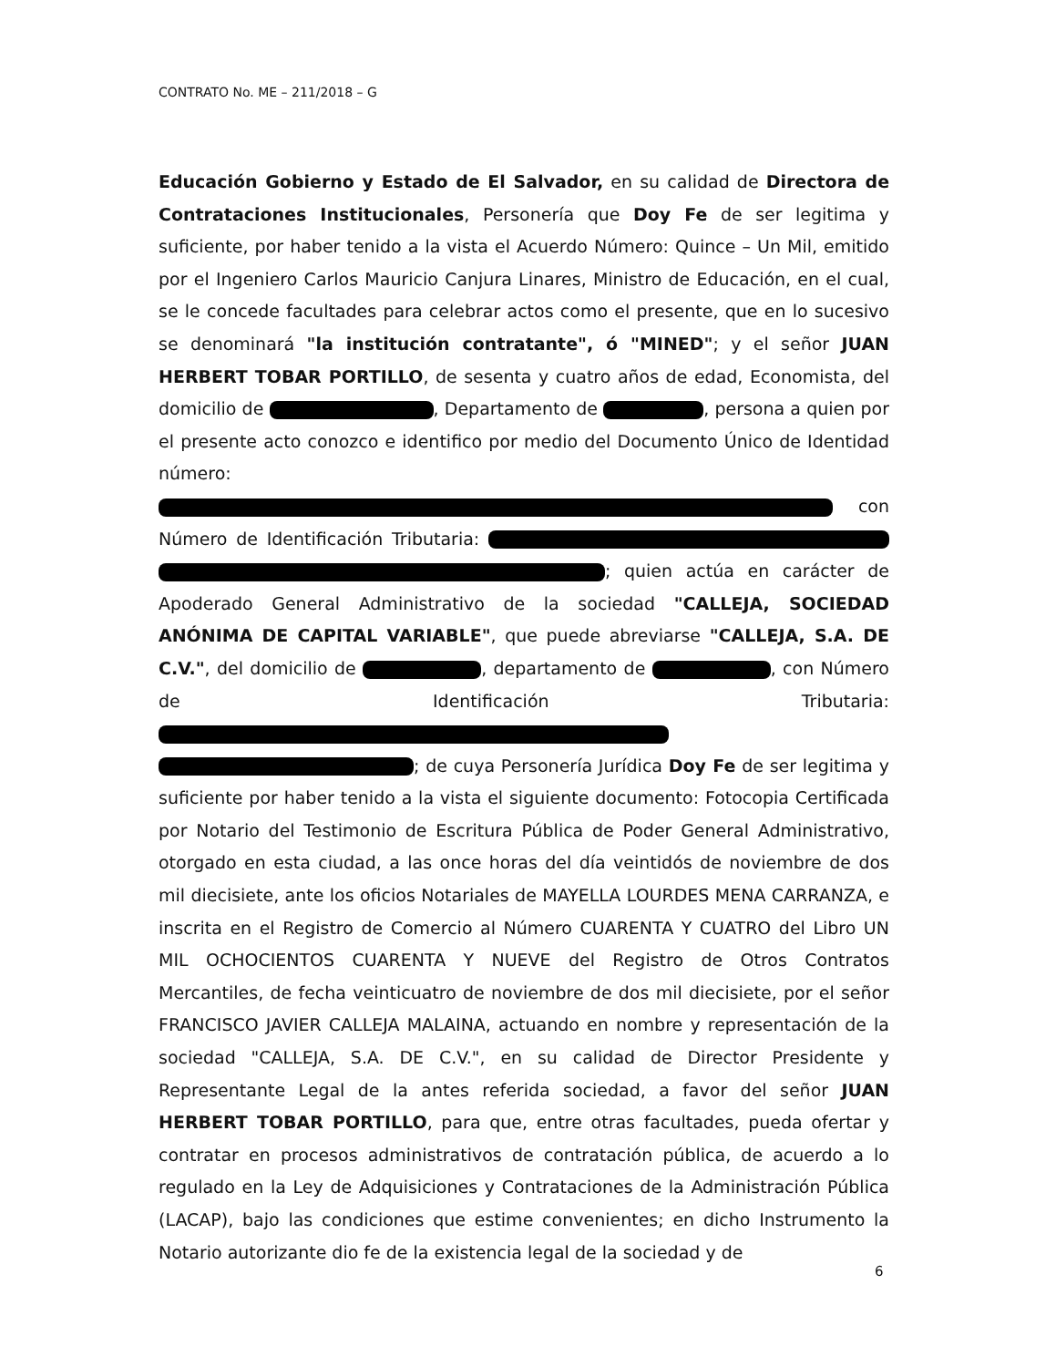CONTRATO No. ME – 211/2018 – G
Educación Gobierno y Estado de El Salvador, en su calidad de Directora de Contrataciones Institucionales, Personería que Doy Fe de ser legitima y suficiente, por haber tenido a la vista el Acuerdo Número: Quince – Un Mil, emitido por el Ingeniero Carlos Mauricio Canjura Linares, Ministro de Educación, en el cual, se le concede facultades para celebrar actos como el presente, que en lo sucesivo se denominará "la institución contratante", ó "MINED"; y el señor JUAN HERBERT TOBAR PORTILLO, de sesenta y cuatro años de edad, Economista, del domicilio de , Departamento de , persona a quien por el presente acto conozco e identifico por medio del Documento Único de Identidad número: con Número de Identificación Tributaria: ; quien actúa en carácter de Apoderado General Administrativo de la sociedad "CALLEJA, SOCIEDAD ANÓNIMA DE CAPITAL VARIABLE", que puede abreviarse "CALLEJA, S.A. DE C.V.", del domicilio de , departamento de , con Número de Identificación Tributaria: ; de cuya Personería Jurídica Doy Fe de ser legitima y suficiente por haber tenido a la vista el siguiente documento: Fotocopia Certificada por Notario del Testimonio de Escritura Pública de Poder General Administrativo, otorgado en esta ciudad, a las once horas del día veintidós de noviembre de dos mil diecisiete, ante los oficios Notariales de MAYELLA LOURDES MENA CARRANZA, e inscrita en el Registro de Comercio al Número CUARENTA Y CUATRO del Libro UN MIL OCHOCIENTOS CUARENTA Y NUEVE del Registro de Otros Contratos Mercantiles, de fecha veinticuatro de noviembre de dos mil diecisiete, por el señor FRANCISCO JAVIER CALLEJA MALAINA, actuando en nombre y representación de la sociedad "CALLEJA, S.A. DE C.V.", en su calidad de Director Presidente y Representante Legal de la antes referida sociedad, a favor del señor JUAN HERBERT TOBAR PORTILLO, para que, entre otras facultades, pueda ofertar y contratar en procesos administrativos de contratación pública, de acuerdo a lo regulado en la Ley de Adquisiciones y Contrataciones de la Administración Pública (LACAP), bajo las condiciones que estime convenientes; en dicho Instrumento la Notario autorizante dio fe de la existencia legal de la sociedad y de
6